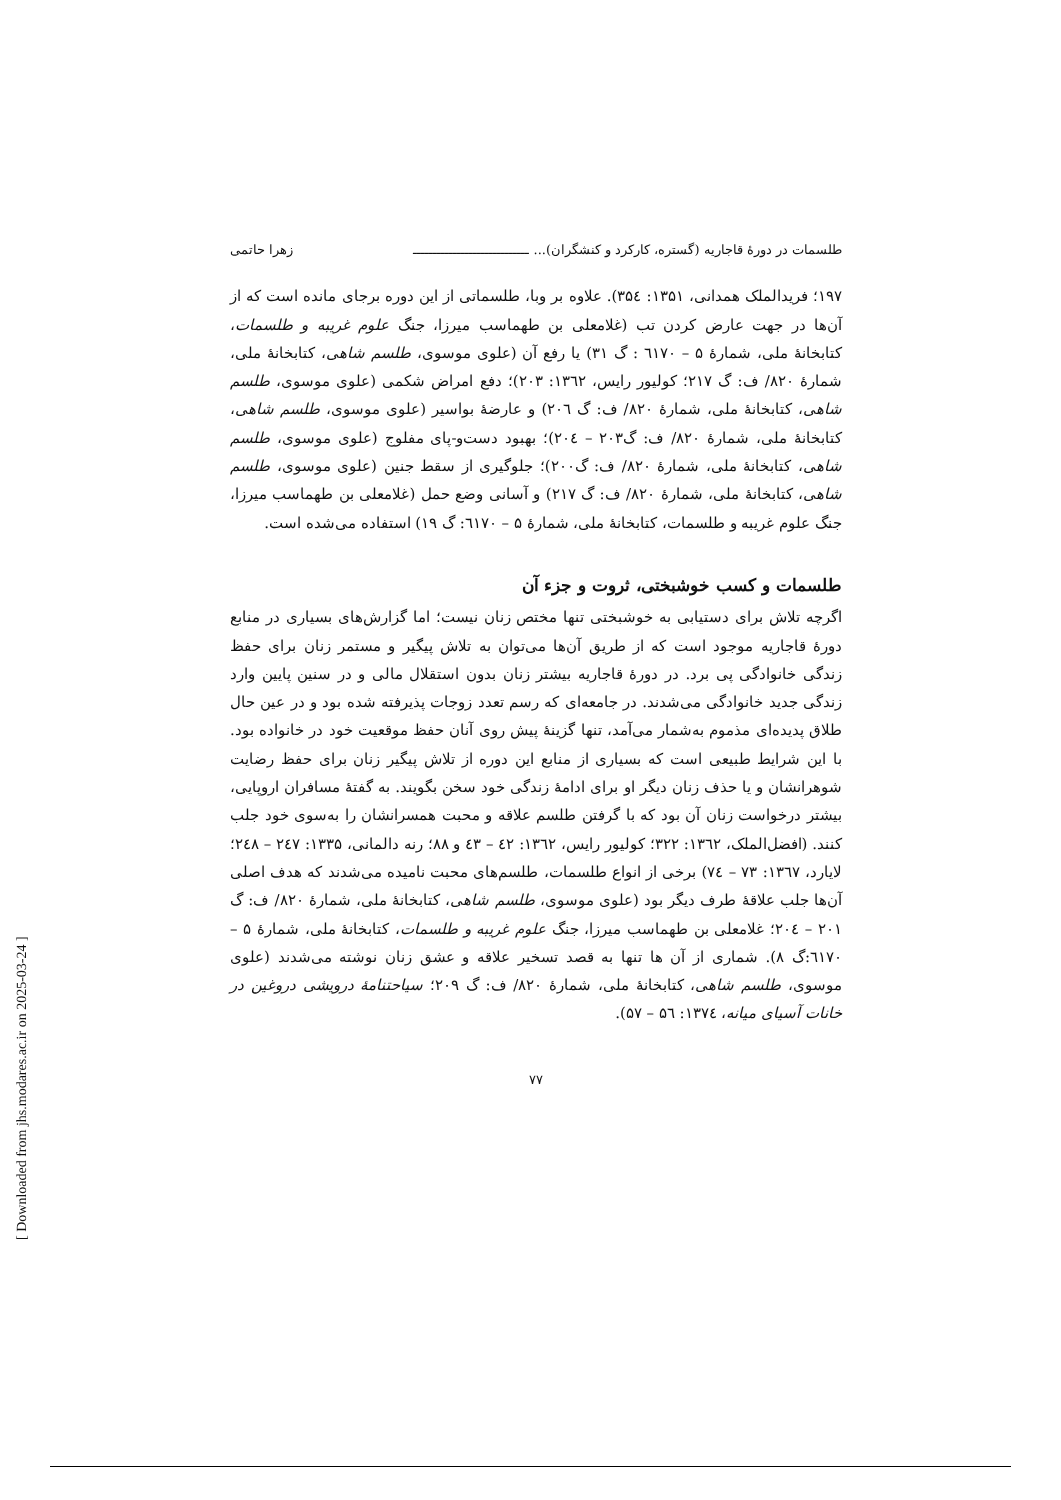طلسمات در دورهٔ قاجاریه (گستره، کارکرد و کنشگران)... ـــــــــــــــــــــــــــــ زهرا حاتمی
۱۹۷؛ فریدالملک همدانی، ۱۳۵۱: ۳۵٤). علاوه بر وبا، طلسماتی از این دوره برجای مانده است که از آن‌ها در جهت عارض کردن تب (غلامعلی بن طهماسب میرزا، جنگ علوم غریبه و طلسمات، کتابخانهٔ ملی، شمارهٔ ۵ – ٦١٧٠ : گ ۳۱) یا رفع آن (علوی موسوی، طلسم شاهی، کتابخانهٔ ملی، شمارهٔ ۸۲۰/ ف: گ ۲۱۷؛ کولیور رایس، ۱۳٦۲: ۲۰۳)؛ دفع امراض شکمی (علوی موسوی، طلسم شاهی، کتابخانهٔ ملی، شمارهٔ ۸۲۰/ ف: گ ۲۰٦) و عارضهٔ بواسیر (علوی موسوی، طلسم شاهی، کتابخانهٔ ملی، شمارهٔ ۸۲۰/ ف: گ۲۰۳ – ۲۰٤)؛ بهبود دست‌و-پای مفلوج (علوی موسوی، طلسم شاهی، کتابخانهٔ ملی، شمارهٔ ۸۲۰/ ف: گ۲۰۰)؛ جلوگیری از سقط جنین (علوی موسوی، طلسم شاهی، کتابخانهٔ ملی، شمارهٔ ۸۲۰/ ف: گ ۲۱۷) و آسانی وضع حمل (غلامعلی بن طهماسب میرزا، جنگ علوم غریبه و طلسمات، کتابخانهٔ ملی، شمارهٔ ۵ – ٦١٧٠: گ ۱۹) استفاده می‌شده است.
طلسمات و کسب خوشبختی، ثروت و جزء آن
اگرچه تلاش برای دستیابی به خوشبختی تنها مختص زنان نیست؛ اما گزارش‌های بسیاری در منابع دورهٔ قاجاریه موجود است که از طریق آن‌ها می‌توان به تلاش پیگیر و مستمر زنان برای حفظ زندگی خانوادگی پی برد. در دورهٔ قاجاریه بیشتر زنان بدون استقلال مالی و در سنین پایین وارد زندگی جدید خانوادگی می‌شدند. در جامعه‌ای که رسم تعدد زوجات پذیرفته شده بود و در عین حال طلاق پدیده‌ای مذموم به‌شمار می‌آمد، تنها گزینهٔ پیش روی آنان حفظ موقعیت خود در خانواده بود. با این شرایط طبیعی است که بسیاری از منابع این دوره از تلاش پیگیر زنان برای حفظ رضایت شوهرانشان و یا حذف زنان دیگر او برای ادامهٔ زندگی خود سخن بگویند. به گفتهٔ مسافران اروپایی، بیشتر درخواست زنان آن بود که با گرفتن طلسم علاقه و محبت همسرانشان را به‌سوی خود جلب کنند. (افضل‌الملک، ۱۳٦۲: ۳۲۲؛ کولیور رایس، ۱۳٦۲: ٤۲ – ٤۳ و ۸۸؛ رنه دالمانی، ۱۳۳۵: ۲٤۷ – ۲٤۸؛ لایارد، ۱۳٦۷: ۷۳ – ۷٤) برخی از انواع طلسمات، طلسم‌های محبت نامیده می‌شدند که هدف اصلی آن‌ها جلب علاقهٔ طرف دیگر بود (علوی موسوی، طلسم شاهی، کتابخانهٔ ملی، شمارهٔ ۸۲۰/ ف: گ ۲۰۱ – ۲۰٤؛ غلامعلی بن طهماسب میرزا، جنگ علوم غریبه و طلسمات، کتابخانهٔ ملی، شمارهٔ ۵ – ٦١٧٠:گ ۸). شماری از آن ها تنها به قصد تسخیر علاقه و عشق زنان نوشته می‌شدند (علوی موسوی، طلسم شاهی، کتابخانهٔ ملی، شمارهٔ ۸۲۰/ ف: گ ۲۰۹؛ سیاحتنامهٔ درویشی دروغین در خانات آسیای میانه، ۱۳۷٤: ۵٦ – ۵۷).
۷۷
[ Downloaded from jhs.modares.ac.ir on 2025-03-24 ]